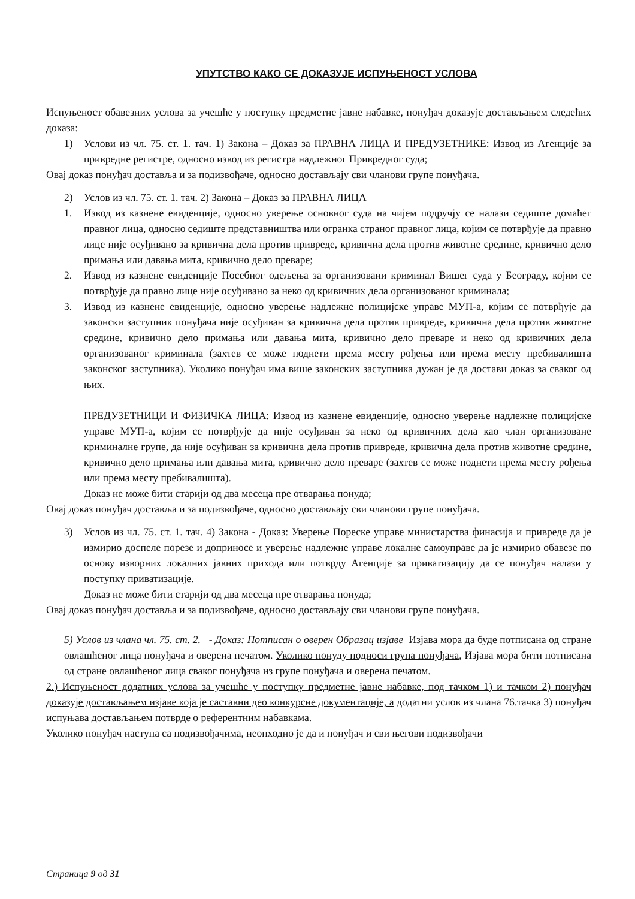УПУТСТВО КАКО СЕ ДОКАЗУЈЕ ИСПУЊЕНОСТ УСЛОВА
Испуњеност обавезних услова за учешће у поступку предметне јавне набавке, понуђач доказује достављањем следећих доказа:
1) Услови из чл. 75. ст. 1. тач. 1) Закона – Доказ за ПРАВНА ЛИЦА И ПРЕДУЗЕТНИКЕ: Извод из Агенције за привредне регистре, односно извод из регистра надлежног Привредног суда;
Овај доказ понуђач доставља и за подизвођаче, односно достављају сви чланови групе понуђача.
2) Услов из чл. 75. ст. 1. тач. 2) Закона – Доказ за ПРАВНА ЛИЦА
1. Извод из казнене евиденције, односно уверење основног суда на чијем подручју се налази седиште домаћег правног лица, односно седиште представништва или огранка страног правног лица, којим се потврђује да правно лице није осуђивано за кривична дела против привреде, кривична дела против животне средине, кривично дело примања или давања мита, кривично дело преваре;
2. Извод из казнене евиденције Посебног одељења за организовани криминал Вишег суда у Београду, којим се потврђује да правно лице није осуђивано за неко од кривичних дела организованог криминала;
3. Извод из казнене евиденције, односно уверење надлежне полицијске управе МУП-а, којим се потврђује да законски заступник понуђача није осуђиван за кривична дела против привреде, кривична дела против животне средине, кривично дело примања или давања мита, кривично дело преваре и неко од кривичних дела организованог криминала (захтев се може поднети према месту рођења или према месту пребивалишта законског заступника). Уколико понуђач има више законских заступника дужан је да достави доказ за сваког од њих.
ПРЕДУЗЕТНИЦИ И ФИЗИЧКА ЛИЦА: Извод из казнене евиденције, односно уверење надлежне полицијске управе МУП-а, којим се потврђује да није осуђиван за неко од кривичних дела као члан организоване криминалне групе, да није осуђиван за кривична дела против привреде, кривична дела против животне средине, кривично дело примања или давања мита, кривично дело преваре (захтев се може поднети према месту рођења или према месту пребивалишта).
Доказ не може бити старији од два месеца пре отварања понуда;
Овај доказ понуђач доставља и за подизвођаче, односно достављају сви чланови групе понуђача.
3) Услов из чл. 75. ст. 1. тач. 4) Закона - Доказ: Уверење Пореске управе министарства финасија и привреде да је измирио доспеле порезе и доприносе и уверење надлежне управе локалне самоуправе да је измирио обавезе по основу изворних локалних јавних прихода или потврду Агенције за приватизацију да се понуђач налази у поступку приватизације.
Доказ не може бити старији од два месеца пре отварања понуда;
Овај доказ понуђач доставља и за подизвођаче, односно достављају сви чланови групе понуђача.
5) Услов из члана чл. 75. ст. 2. - Доказ: Потписан о оверен Образац изјаве Изјава мора да буде потписана од стране овлашћеног лица понуђача и оверена печатом. Уколико понуду подноси група понуђача, Изјава мора бити потписана од стране овлашћеног лица сваког понуђача из групе понуђача и оверена печатом.
2.) Испуњеност додатних услова за учешће у поступку предметне јавне набавке, под тачком 1) и тачком 2) понуђач доказује достављањем изјаве која је саставни део конкурсне документације, а додатни услов из члана 76.тачка 3) понуђач испуњава достављањем потврде о референтним набавкама.
Уколико понуђач наступа са подизвођачима, неопходно је да и понуђач и сви његови подизвођачи
Страница 9 од 31